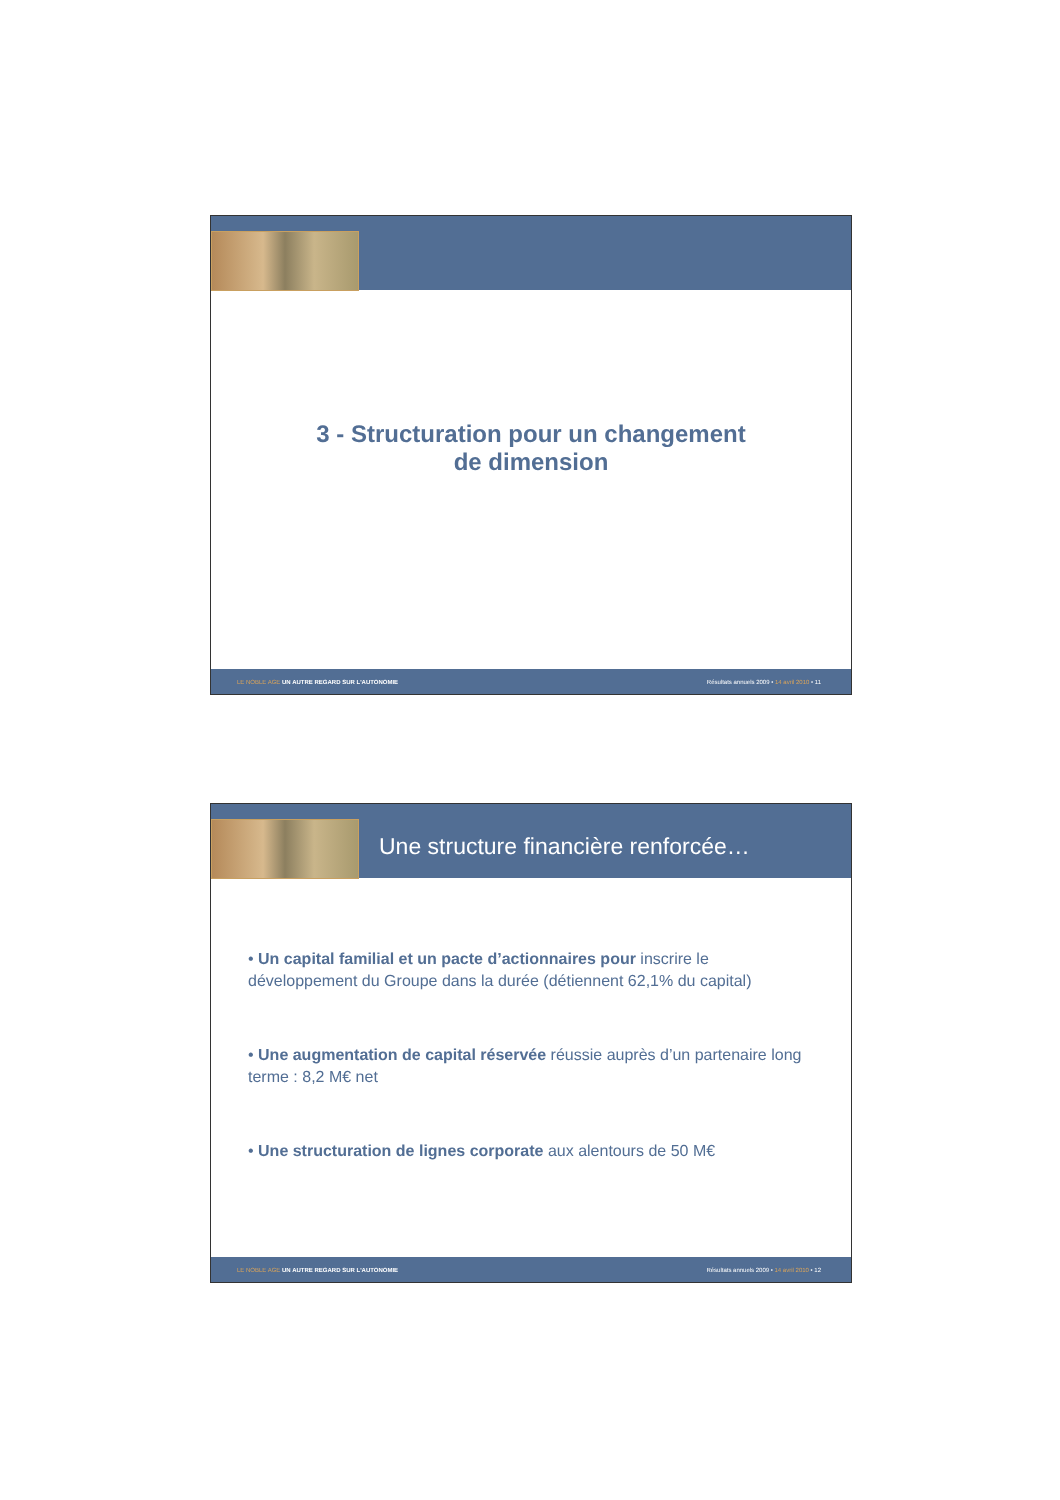3 - Structuration pour un changement
de dimension
LE NOBLE AGE UN AUTRE REGARD SUR L'AUTONOMIE Résultats annuels 2009 • 14 avril 2010 • 11
Une structure financière renforcée…
• Un capital familial et un pacte d’actionnaires pour inscrire le développement du Groupe dans la durée (détiennent 62,1% du capital)
• Une augmentation de capital réservée réussie auprès d’un partenaire long terme : 8,2 M€ net
• Une structuration de lignes corporate aux alentours de 50 M€
LE NOBLE AGE UN AUTRE REGARD SUR L'AUTONOMIE Résultats annuels 2009 • 14 avril 2010 • 12